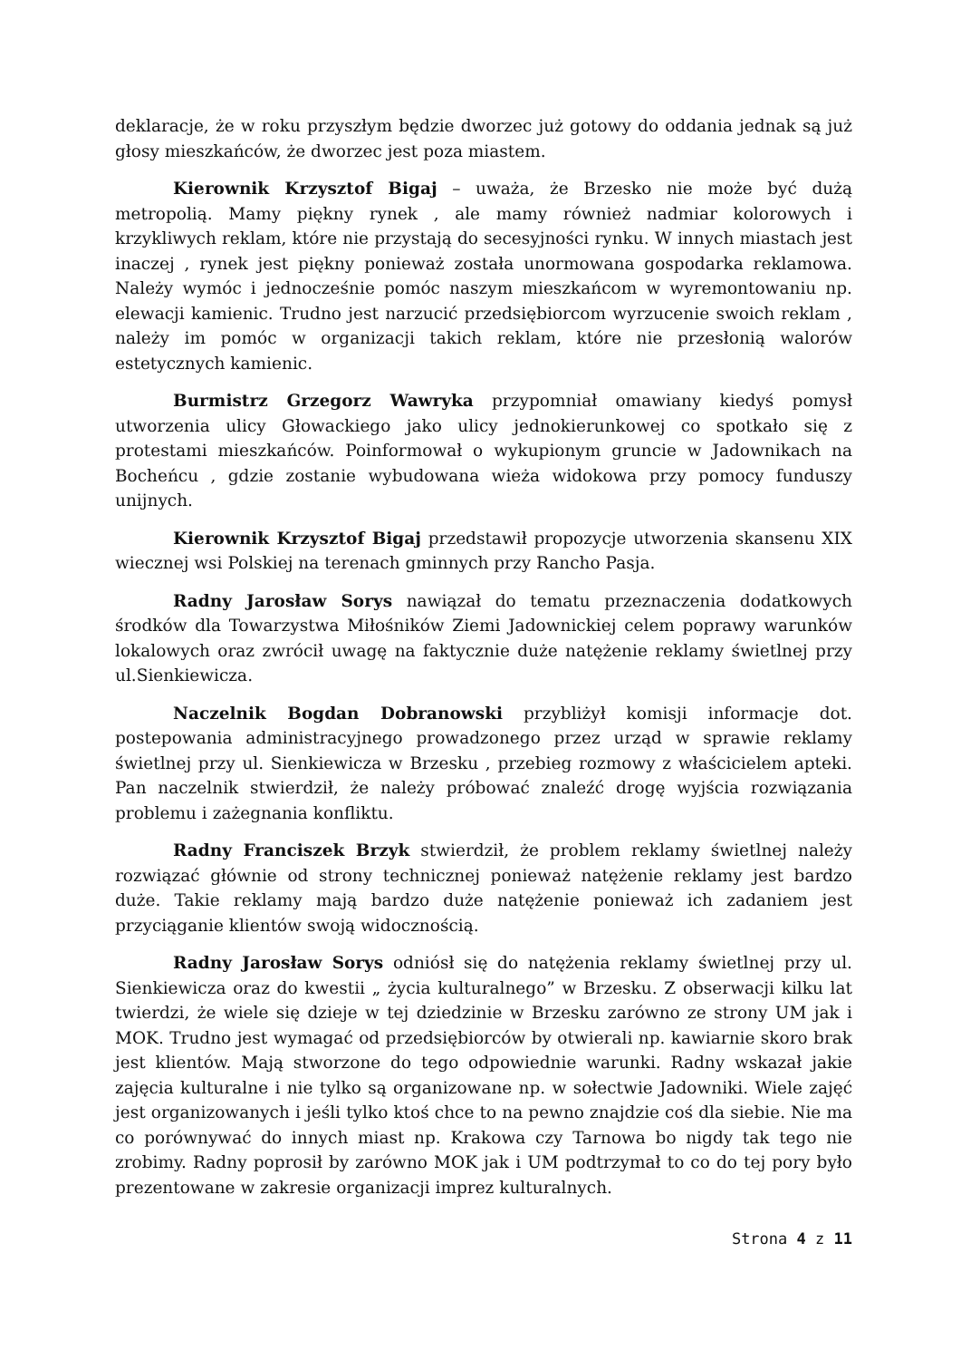deklaracje, że w roku przyszłym będzie dworzec już gotowy do oddania jednak są już głosy mieszkańców, że dworzec jest poza miastem.
Kierownik Krzysztof Bigaj – uważa, że Brzesko nie może być dużą metropolią. Mamy piękny rynek , ale mamy również nadmiar kolorowych i krzykliwych reklam, które nie przystają do secesyjności rynku. W innych miastach jest inaczej , rynek jest piękny ponieważ została unormowana gospodarka reklamowa. Należy wymóc i jednocześnie pomóc naszym mieszkańcom w wyremontowaniu np. elewacji kamienic. Trudno jest narzucić przedsiębiorcom wyrzucenie swoich reklam , należy im pomóc w organizacji takich reklam, które nie przesłonią walorów estetycznych kamienic.
Burmistrz Grzegorz Wawryka przypomniał omawiany kiedyś pomysł utworzenia ulicy Głowackiego jako ulicy jednokierunkowej co spotkało się z protestami mieszkańców. Poinformował o wykupionym gruncie w Jadownikach na Bocheńcu , gdzie zostanie wybudowana wieża widokowa przy pomocy funduszy unijnych.
Kierownik Krzysztof Bigaj przedstawił propozycje utworzenia skansenu XIX wiecznej wsi Polskiej na terenach gminnych przy Rancho Pasja.
Radny Jarosław Sorys nawiązał do tematu przeznaczenia dodatkowych środków dla Towarzystwa Miłośników Ziemi Jadownickiej celem poprawy warunków lokalowych oraz zwrócił uwagę na faktycznie duże natężenie reklamy świetlnej przy ul.Sienkiewicza.
Naczelnik Bogdan Dobranowski przybliżył komisji informacje dot. postepowania administracyjnego prowadzonego przez urząd w sprawie reklamy świetlnej przy ul. Sienkiewicza w Brzesku , przebieg rozmowy z właścicielem apteki. Pan naczelnik stwierdził, że należy próbować znaleźć drogę wyjścia rozwiązania problemu i zażegnania konfliktu.
Radny Franciszek Brzyk stwierdził, że problem reklamy świetlnej należy rozwiązać głównie od strony technicznej ponieważ natężenie reklamy jest bardzo duże. Takie reklamy mają bardzo duże natężenie ponieważ ich zadaniem jest przyciąganie klientów swoją widocznością.
Radny Jarosław Sorys odniósł się do natężenia reklamy świetlnej przy ul. Sienkiewicza oraz do kwestii „ życia kulturalnego” w Brzesku. Z obserwacji kilku lat twierdzi, że wiele się dzieje w tej dziedzinie w Brzesku zarówno ze strony UM jak i MOK. Trudno jest wymagać od przedsiębiorców by otwierali np. kawiarnie skoro brak jest klientów. Mają stworzone do tego odpowiednie warunki. Radny wskazał jakie zajęcia kulturalne i nie tylko są organizowane np. w sołectwie Jadowniki. Wiele zajęć jest organizowanych i jeśli tylko ktoś chce to na pewno znajdzie coś dla siebie. Nie ma co porównywać do innych miast np. Krakowa czy Tarnowa bo nigdy tak tego nie zrobimy. Radny poprosił by zarówno MOK jak i UM podtrzymał to co do tej pory było prezentowane w zakresie organizacji imprez kulturalnych.
Strona 4 z 11